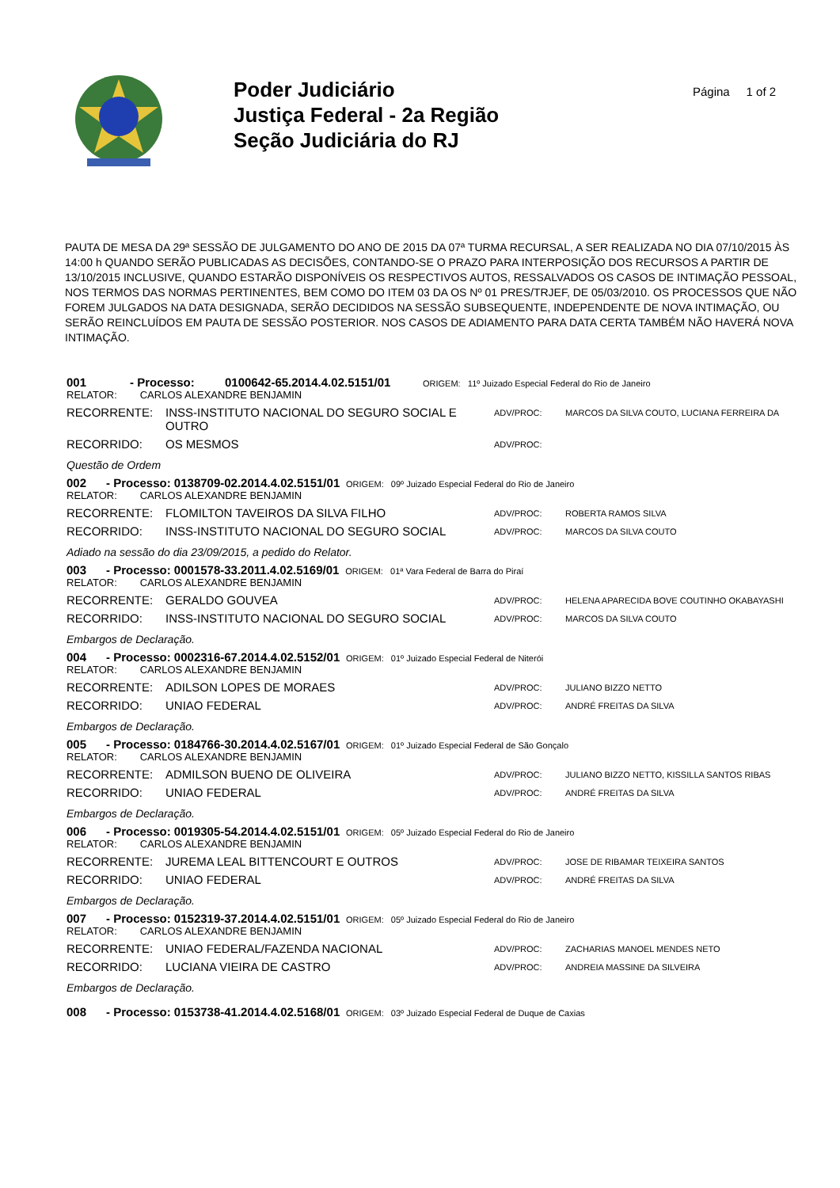Poder Judiciário
Justiça Federal - 2a Região
Seção Judiciária do RJ
Página 1 of 2
PAUTA DE MESA DA 29ª SESSÃO DE JULGAMENTO DO ANO DE 2015 DA 07ª TURMA RECURSAL, A SER REALIZADA NO DIA 07/10/2015 ÀS 14:00 h QUANDO SERÃO PUBLICADAS AS DECISÕES, CONTANDO-SE O PRAZO PARA INTERPOSIÇÃO DOS RECURSOS A PARTIR DE 13/10/2015 INCLUSIVE, QUANDO ESTARÃO DISPONÍVEIS OS RESPECTIVOS AUTOS, RESSALVADOS OS CASOS DE INTIMAÇÃO PESSOAL, NOS TERMOS DAS NORMAS PERTINENTES, BEM COMO DO ITEM 03 DA OS Nº 01 PRES/TRJEF, DE 05/03/2010. OS PROCESSOS QUE NÃO FOREM JULGADOS NA DATA DESIGNADA, SERÃO DECIDIDOS NA SESSÃO SUBSEQUENTE, INDEPENDENTE DE NOVA INTIMAÇÃO, OU SERÃO REINCLUÍDOS EM PAUTA DE SESSÃO POSTERIOR. NOS CASOS DE ADIAMENTO PARA DATA CERTA TAMBÉM NÃO HAVERÁ NOVA INTIMAÇÃO.
001 - Processo: 0100642-65.2014.4.02.5151/01 ORIGEM: 11º Juizado Especial Federal do Rio de Janeiro
RELATOR: CARLOS ALEXANDRE BENJAMIN
RECORRENTE: INSS-INSTITUTO NACIONAL DO SEGURO SOCIAL E OUTRO
ADV/PROC: MARCOS DA SILVA COUTO, LUCIANA FERREIRA DA
RECORRIDO: OS MESMOS
ADV/PROC:
Questão de Ordem
002 - Processo: 0138709-02.2014.4.02.5151/01 ORIGEM: 09º Juizado Especial Federal do Rio de Janeiro
RELATOR: CARLOS ALEXANDRE BENJAMIN
RECORRENTE: FLOMILTON TAVEIROS DA SILVA FILHO
ADV/PROC: ROBERTA RAMOS SILVA
RECORRIDO: INSS-INSTITUTO NACIONAL DO SEGURO SOCIAL
ADV/PROC: MARCOS DA SILVA COUTO
Adiado na sessão do dia 23/09/2015, a pedido do Relator.
003 - Processo: 0001578-33.2011.4.02.5169/01 ORIGEM: 01ª Vara Federal de Barra do Piraí
RELATOR: CARLOS ALEXANDRE BENJAMIN
RECORRENTE: GERALDO GOUVEA
ADV/PROC: HELENA APARECIDA BOVE COUTINHO OKABAYASHI
RECORRIDO: INSS-INSTITUTO NACIONAL DO SEGURO SOCIAL
ADV/PROC: MARCOS DA SILVA COUTO
Embargos de Declaração.
004 - Processo: 0002316-67.2014.4.02.5152/01 ORIGEM: 01º Juizado Especial Federal de Niterói
RELATOR: CARLOS ALEXANDRE BENJAMIN
RECORRENTE: ADILSON LOPES DE MORAES
ADV/PROC: JULIANO BIZZO NETTO
RECORRIDO: UNIAO FEDERAL
ADV/PROC: ANDRÉ FREITAS DA SILVA
Embargos de Declaração.
005 - Processo: 0184766-30.2014.4.02.5167/01 ORIGEM: 01º Juizado Especial Federal de São Gonçalo
RELATOR: CARLOS ALEXANDRE BENJAMIN
RECORRENTE: ADMILSON BUENO DE OLIVEIRA
ADV/PROC: JULIANO BIZZO NETTO, KISSILLA SANTOS RIBAS
RECORRIDO: UNIAO FEDERAL
ADV/PROC: ANDRÉ FREITAS DA SILVA
Embargos de Declaração.
006 - Processo: 0019305-54.2014.4.02.5151/01 ORIGEM: 05º Juizado Especial Federal do Rio de Janeiro
RELATOR: CARLOS ALEXANDRE BENJAMIN
RECORRENTE: JUREMA LEAL BITTENCOURT E OUTROS
ADV/PROC: JOSE DE RIBAMAR TEIXEIRA SANTOS
RECORRIDO: UNIAO FEDERAL
ADV/PROC: ANDRÉ FREITAS DA SILVA
Embargos de Declaração.
007 - Processo: 0152319-37.2014.4.02.5151/01 ORIGEM: 05º Juizado Especial Federal do Rio de Janeiro
RELATOR: CARLOS ALEXANDRE BENJAMIN
RECORRENTE: UNIAO FEDERAL/FAZENDA NACIONAL
ADV/PROC: ZACHARIAS MANOEL MENDES NETO
RECORRIDO: LUCIANA VIEIRA DE CASTRO
ADV/PROC: ANDREIA MASSINE DA SILVEIRA
Embargos de Declaração.
008 - Processo: 0153738-41.2014.4.02.5168/01 ORIGEM: 03º Juizado Especial Federal de Duque de Caxias